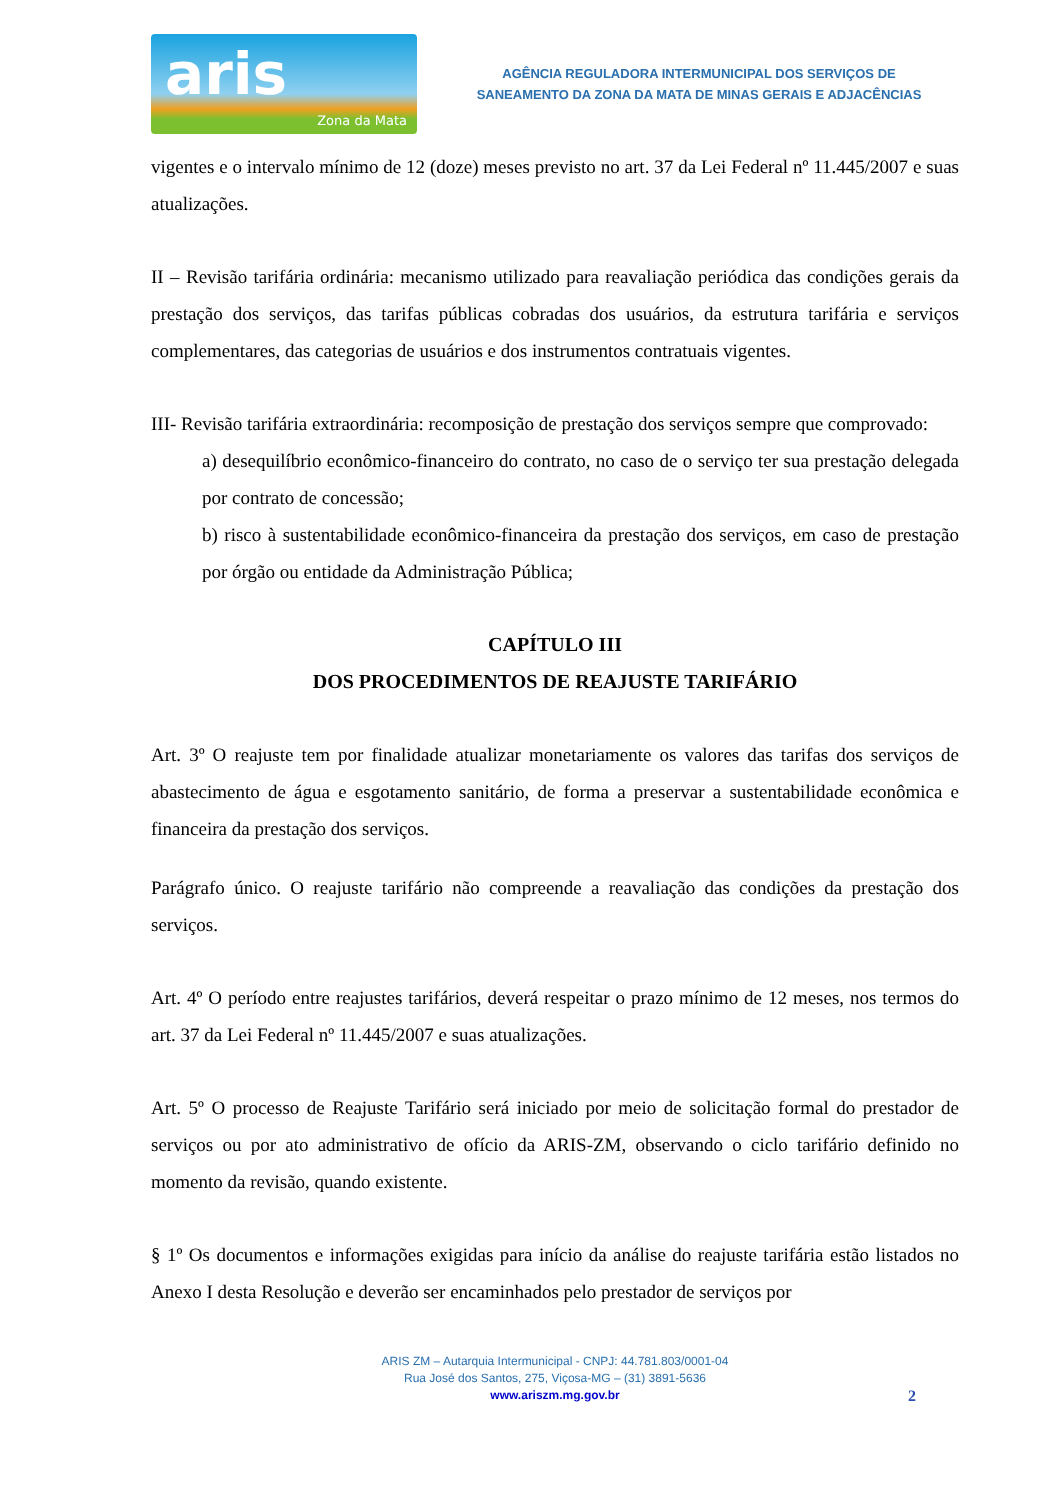aris
Zona da Mata
AGÊNCIA REGULADORA INTERMUNICIPAL DOS SERVIÇOS DE
SANEAMENTO DA ZONA DA MATA DE MINAS GERAIS E ADJACÊNCIAS
vigentes e o intervalo mínimo de 12 (doze) meses previsto no art. 37 da Lei Federal nº 11.445/2007 e suas atualizações.
II – Revisão tarifária ordinária: mecanismo utilizado para reavaliação periódica das condições gerais da prestação dos serviços, das tarifas públicas cobradas dos usuários, da estrutura tarifária e serviços complementares, das categorias de usuários e dos instrumentos contratuais vigentes.
III- Revisão tarifária extraordinária: recomposição de prestação dos serviços sempre que comprovado:
a) desequilíbrio econômico-financeiro do contrato, no caso de o serviço ter sua prestação delegada por contrato de concessão;
b) risco à sustentabilidade econômico-financeira da prestação dos serviços, em caso de prestação por órgão ou entidade da Administração Pública;
CAPÍTULO III
DOS PROCEDIMENTOS DE REAJUSTE TARIFÁRIO
Art. 3º O reajuste tem por finalidade atualizar monetariamente os valores das tarifas dos serviços de abastecimento de água e esgotamento sanitário, de forma a preservar a sustentabilidade econômica e financeira da prestação dos serviços.
Parágrafo único. O reajuste tarifário não compreende a reavaliação das condições da prestação dos serviços.
Art. 4º O período entre reajustes tarifários, deverá respeitar o prazo mínimo de 12 meses, nos termos do art. 37 da Lei Federal nº 11.445/2007 e suas atualizações.
Art. 5º O processo de Reajuste Tarifário será iniciado por meio de solicitação formal do prestador de serviços ou por ato administrativo de ofício da ARIS-ZM, observando o ciclo tarifário definido no momento da revisão, quando existente.
§ 1º Os documentos e informações exigidas para início da análise do reajuste tarifária estão listados no Anexo I desta Resolução e deverão ser encaminhados pelo prestador de serviços por
ARIS ZM – Autarquia Intermunicipal - CNPJ: 44.781.803/0001-04
Rua José dos Santos, 275, Viçosa-MG – (31) 3891-5636
www.ariszm.mg.gov.br
2